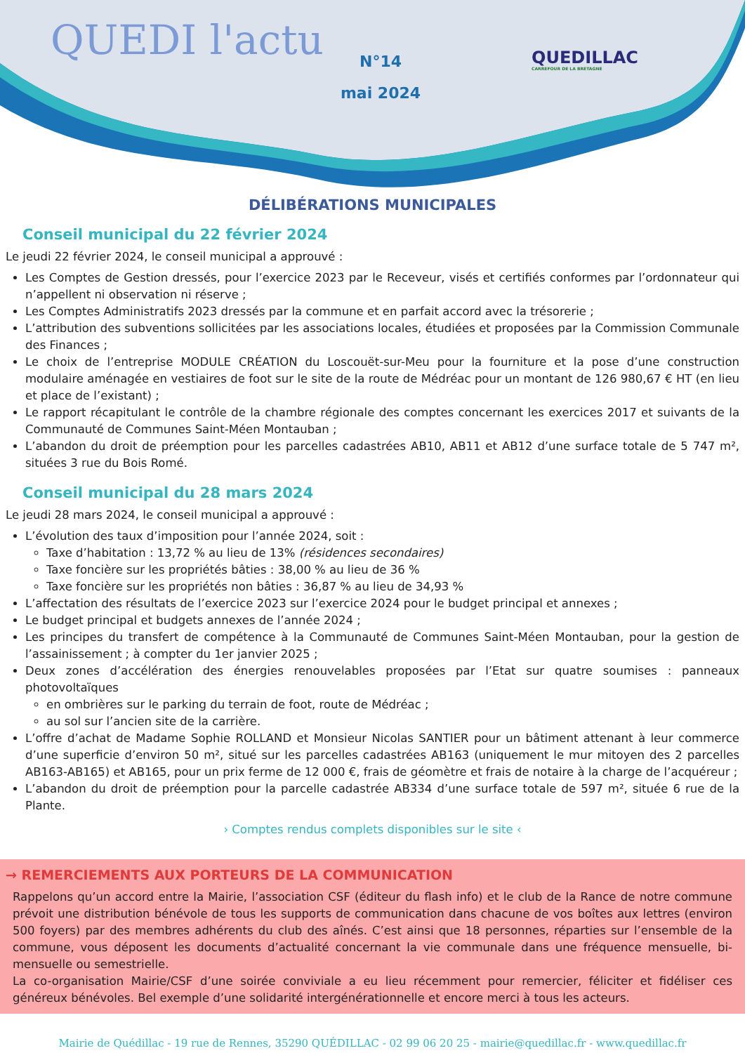QUEDI l'actu
N°14
mai 2024
QUEDILLAC
CARREFOUR DE LA BRETAGNE
DÉLIBÉRATIONS MUNICIPALES
Conseil municipal du 22 février 2024
Le jeudi 22 février 2024, le conseil municipal a approuvé :
Les Comptes de Gestion dressés, pour l’exercice 2023 par le Receveur, visés et certifiés conformes par l’ordonnateur qui n’appellent ni observation ni réserve ;
Les Comptes Administratifs 2023 dressés par la commune et en parfait accord avec la trésorerie ;
L’attribution des subventions sollicitées par les associations locales, étudiées et proposées par la Commission Communale des Finances ;
Le choix de l’entreprise MODULE CRÉATION du Loscouët-sur-Meu pour la fourniture et la pose d’une construction modulaire aménagée en vestiaires de foot sur le site de la route de Médréac pour un montant de 126 980,67 € HT (en lieu et place de l’existant) ;
Le rapport récapitulant le contrôle de la chambre régionale des comptes concernant les exercices 2017 et suivants de la Communauté de Communes Saint-Méen Montauban ;
L’abandon du droit de préemption pour les parcelles cadastrées AB10, AB11 et AB12 d’une surface totale de 5 747 m², situées 3 rue du Bois Romé.
Conseil municipal du 28 mars 2024
Le jeudi 28 mars 2024, le conseil municipal a approuvé :
L’évolution des taux d’imposition pour l’année 2024, soit :
Taxe d’habitation : 13,72 % au lieu de 13% (résidences secondaires)
Taxe foncière sur les propriétés bâties : 38,00 % au lieu de 36 %
Taxe foncière sur les propriétés non bâties : 36,87 % au lieu de 34,93 %
L’affectation des résultats de l’exercice 2023 sur l’exercice 2024 pour le budget principal et annexes ;
Le budget principal et budgets annexes de l’année 2024 ;
Les principes du transfert de compétence à la Communauté de Communes Saint-Méen Montauban, pour la gestion de l’assainissement ; à compter du 1er janvier 2025 ;
Deux zones d’accélération des énergies renouvelables proposées par l’Etat sur quatre soumises : panneaux photovoltaïques
en ombrières sur le parking du terrain de foot, route de Médréac ;
au sol sur l’ancien site de la carrière.
L’offre d’achat de Madame Sophie ROLLAND et Monsieur Nicolas SANTIER pour un bâtiment attenant à leur commerce d’une superficie d’environ 50 m², situé sur les parcelles cadastrées AB163 (uniquement le mur mitoyen des 2 parcelles AB163-AB165) et AB165, pour un prix ferme de 12 000 €, frais de géomètre et frais de notaire à la charge de l’acquéreur ;
L’abandon du droit de préemption pour la parcelle cadastrée AB334 d’une surface totale de 597 m², située 6 rue de la Plante.
› Comptes rendus complets disponibles sur le site ‹
→ REMERCIEMENTS AUX PORTEURS DE LA COMMUNICATION
Rappelons qu’un accord entre la Mairie, l’association CSF (éditeur du flash info) et le club de la Rance de notre commune prévoit une distribution bénévole de tous les supports de communication dans chacune de vos boîtes aux lettres (environ 500 foyers) par des membres adhérents du club des aînés. C’est ainsi que 18 personnes, réparties sur l’ensemble de la commune, vous déposent les documents d’actualité concernant la vie communale dans une fréquence mensuelle, bi-mensuelle ou semestrielle.
La co-organisation Mairie/CSF d’une soirée conviviale a eu lieu récemment pour remercier, féliciter et fidéliser ces généreux bénévoles. Bel exemple d’une solidarité intergénérationnelle et encore merci à tous les acteurs.
Mairie de Quédillac - 19 rue de Rennes, 35290 QUÉDILLAC - 02 99 06 20 25 - mairie@quedillac.fr - www.quedillac.fr